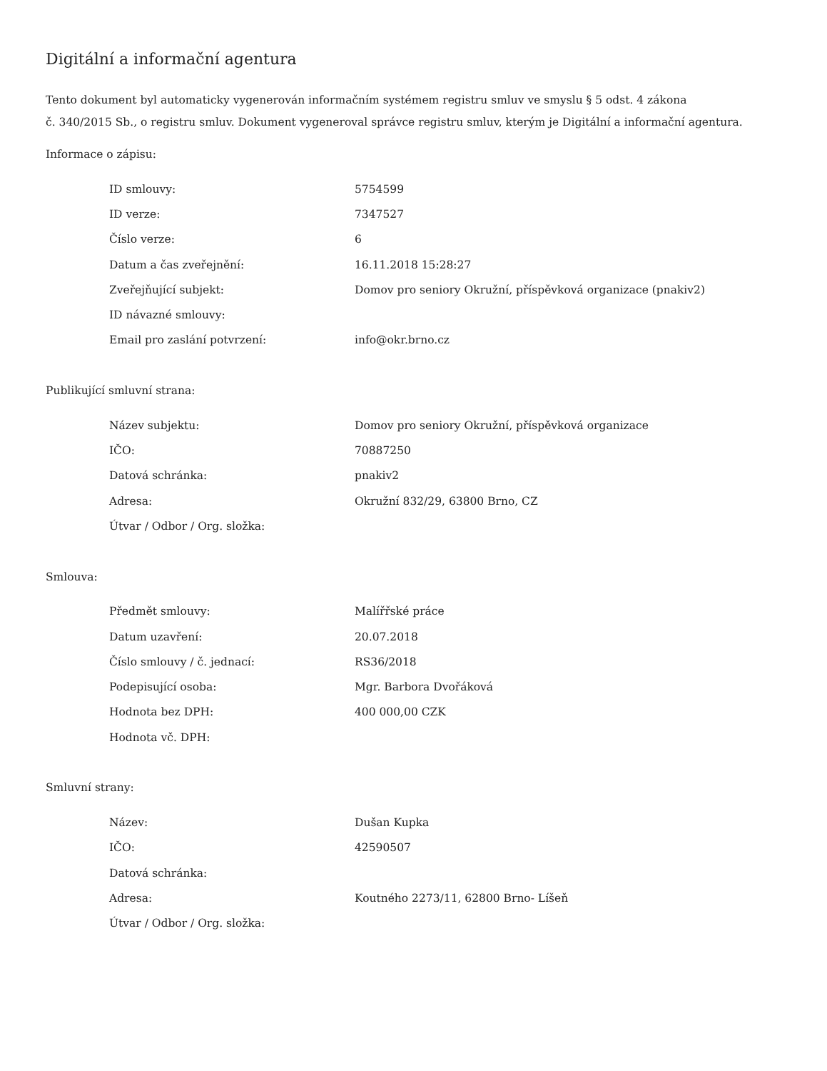Digitální a informační agentura
Tento dokument byl automaticky vygenerován informačním systémem registru smluv ve smyslu § 5 odst. 4 zákona
č. 340/2015 Sb., o registru smluv. Dokument vygeneroval správce registru smluv, kterým je Digitální a informační agentura.
Informace o zápisu:
| ID smlouvy: | 5754599 |
| ID verze: | 7347527 |
| Číslo verze: | 6 |
| Datum a čas zveřejnění: | 16.11.2018 15:28:27 |
| Zveřejňující subjekt: | Domov pro seniory Okružní, příspěvková organizace (pnakiv2) |
| ID návazné smlouvy: | |
| Email pro zaslání potvrzení: | info@okr.brno.cz |
Publikující smluvní strana:
| Název subjektu: | Domov pro seniory Okružní, příspěvková organizace |
| IČO: | 70887250 |
| Datová schránka: | pnakiv2 |
| Adresa: | Okružní 832/29, 63800 Brno, CZ |
| Útvar / Odbor / Org. složka: | |
Smlouva:
| Předmět smlouvy: | Malířřské práce |
| Datum uzavření: | 20.07.2018 |
| Číslo smlouvy / č. jednací: | RS36/2018 |
| Podepisující osoba: | Mgr. Barbora Dvořáková |
| Hodnota bez DPH: | 400 000,00 CZK |
| Hodnota vč. DPH: | |
Smluvní strany:
| Název: | Dušan Kupka |
| IČO: | 42590507 |
| Datová schránka: | |
| Adresa: | Koutného 2273/11, 62800 Brno- Líšeň |
| Útvar / Odbor / Org. složka: | |